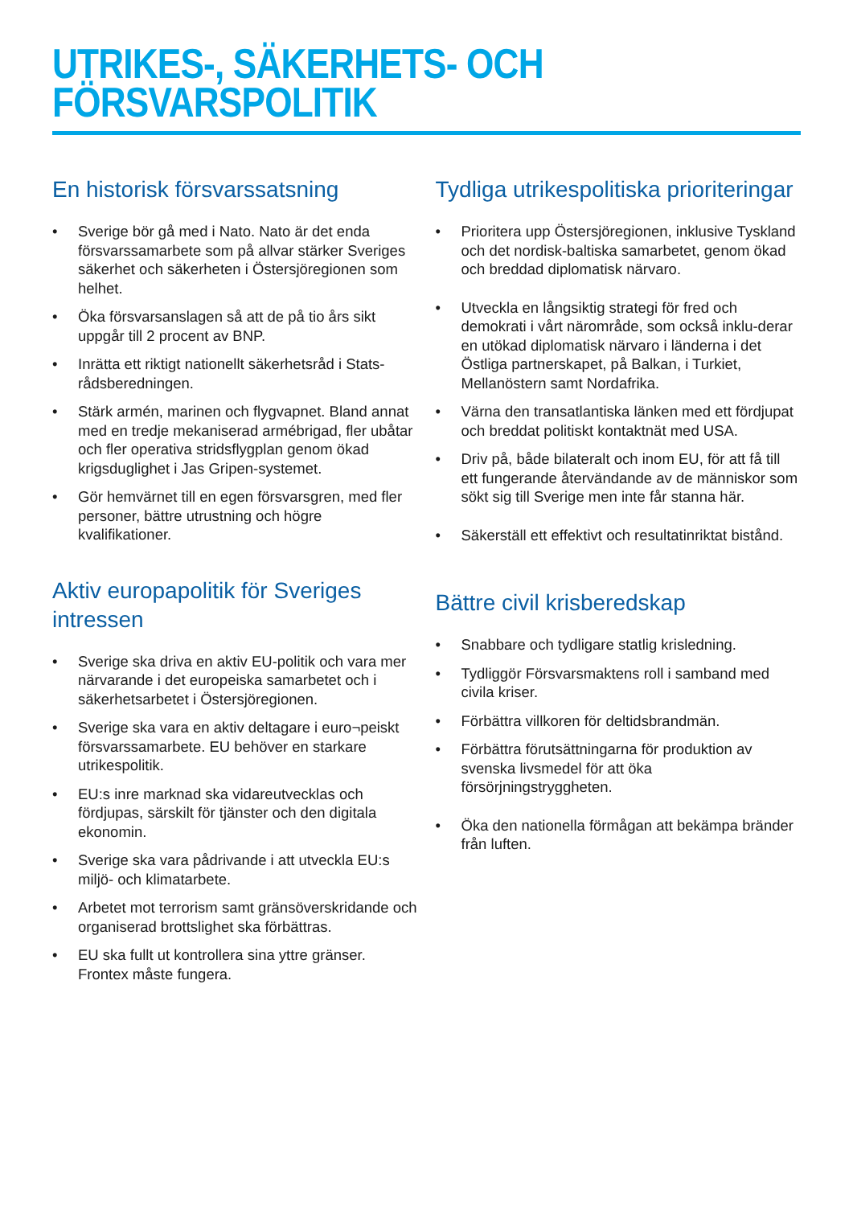UTRIKES-, SÄKERHETS- OCH
FÖRSVARSPOLITIK
En historisk försvarssatsning
• Sverige bör gå med i Nato. Nato är det enda försvarssamarbete som på allvar stärker Sveriges säkerhet och säkerheten i Östersjöregionen som helhet.
• Öka försvarsanslagen så att de på tio års sikt uppgår till 2 procent av BNP.
• Inrätta ett riktigt nationellt säkerhetsråd i Stats-rådsberedningen.
• Stärk armén, marinen och flygvapnet. Bland annat med en tredje mekaniserad armébrigad, fler ubåtar och fler operativa stridsflygplan genom ökad krigsduglighet i Jas Gripen-systemet.
• Gör hemvärnet till en egen försvarsgren, med fler personer, bättre utrustning och högre kvalifikationer.
Aktiv europapolitik för Sveriges intressen
• Sverige ska driva en aktiv EU-politik och vara mer närvarande i det europeiska samarbetet och i säkerhetsarbetet i Östersjöregionen.
• Sverige ska vara en aktiv deltagare i euro¬peiskt försvarssamarbete. EU behöver en starkare utrikespolitik.
• EU:s inre marknad ska vidareutvecklas och fördjupas, särskilt för tjänster och den digitala ekonomin.
• Sverige ska vara pådrivande i att utveckla EU:s miljö- och klimatarbete.
• Arbetet mot terrorism samt gränsöverskridande och organiserad brottslighet ska förbättras.
• EU ska fullt ut kontrollera sina yttre gränser. Frontex måste fungera.
Tydliga utrikespolitiska prioriteringar
• Prioritera upp Östersjöregionen, inklusive Tyskland och det nordisk-baltiska samarbetet, genom ökad och breddad diplomatisk närvaro.
• Utveckla en långsiktig strategi för fred och demokrati i vårt närområde, som också inklu-derar en utökad diplomatisk närvaro i länderna i det Östliga partnerskapet, på Balkan, i Turkiet, Mellanöstern samt Nordafrika.
• Värna den transatlantiska länken med ett fördjupat och breddat politiskt kontaktnät med USA.
• Driv på, både bilateralt och inom EU, för att få till ett fungerande återvändande av de människor som sökt sig till Sverige men inte får stanna här.
• Säkerställ ett effektivt och resultatinriktat bistånd.
Bättre civil krisberedskap
• Snabbare och tydligare statlig krisledning.
• Tydliggör Försvarsmaktens roll i samband med civila kriser.
• Förbättra villkoren för deltidsbrandmän.
• Förbättra förutsättningarna för produktion av svenska livsmedel för att öka försörjningstryggheten.
• Öka den nationella förmågan att bekämpa bränder från luften.